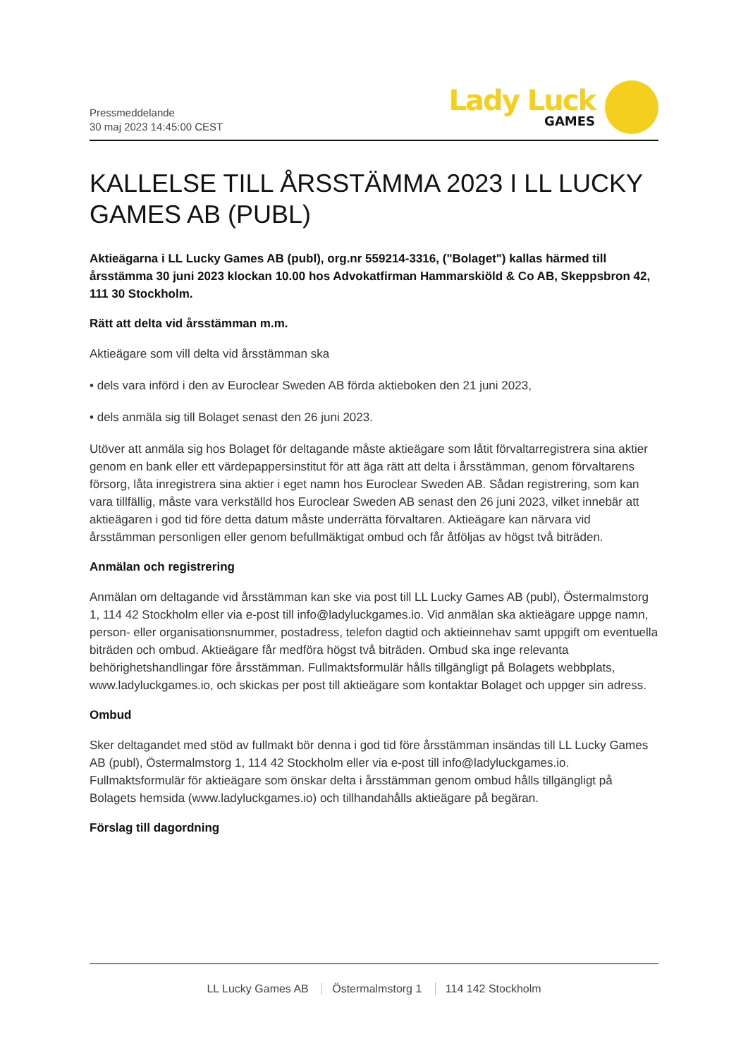Pressmeddelande
30 maj 2023 14:45:00 CEST
Lady Luck
GAMES
KALLELSE TILL ÅRSSTÄMMA 2023 I LL LUCKY GAMES AB (PUBL)
Aktieägarna i LL Lucky Games AB (publ), org.nr 559214-3316, ("Bolaget") kallas härmed till årsstämma 30 juni 2023 klockan 10.00 hos Advokatfirman Hammarskiöld & Co AB, Skeppsbron 42, 111 30 Stockholm.
Rätt att delta vid årsstämman m.m.
Aktieägare som vill delta vid årsstämman ska
• dels vara införd i den av Euroclear Sweden AB förda aktieboken den 21 juni 2023,
• dels anmäla sig till Bolaget senast den 26 juni 2023.
Utöver att anmäla sig hos Bolaget för deltagande måste aktieägare som låtit förvaltarregistrera sina aktier genom en bank eller ett värdepappersinstitut för att äga rätt att delta i årsstämman, genom förvaltarens försorg, låta inregistrera sina aktier i eget namn hos Euroclear Sweden AB. Sådan registrering, som kan vara tillfällig, måste vara verkställd hos Euroclear Sweden AB senast den 26 juni 2023, vilket innebär att aktieägaren i god tid före detta datum måste underrätta förvaltaren. Aktieägare kan närvara vid årsstämman personligen eller genom befullmäktigat ombud och får åtföljas av högst två biträden.
Anmälan och registrering
Anmälan om deltagande vid årsstämman kan ske via post till LL Lucky Games AB (publ), Östermalmstorg 1, 114 42 Stockholm eller via e-post till info@ladyluckgames.io. Vid anmälan ska aktieägare uppge namn, person- eller organisationsnummer, postadress, telefon dagtid och aktieinnehav samt uppgift om eventuella biträden och ombud. Aktieägare får medföra högst två biträden. Ombud ska inge relevanta behörighetshandlingar före årsstämman. Fullmaktsformulär hålls tillgängligt på Bolagets webbplats, www.ladyluckgames.io, och skickas per post till aktieägare som kontaktar Bolaget och uppger sin adress.
Ombud
Sker deltagandet med stöd av fullmakt bör denna i god tid före årsstämman insändas till LL Lucky Games AB (publ), Östermalmstorg 1, 114 42 Stockholm eller via e-post till info@ladyluckgames.io. Fullmaktsformulär för aktieägare som önskar delta i årsstämman genom ombud hålls tillgängligt på Bolagets hemsida (www.ladyluckgames.io) och tillhandahålls aktieägare på begäran.
Förslag till dagordning
LL Lucky Games AB Östermalmstorg 1 114 142 Stockholm